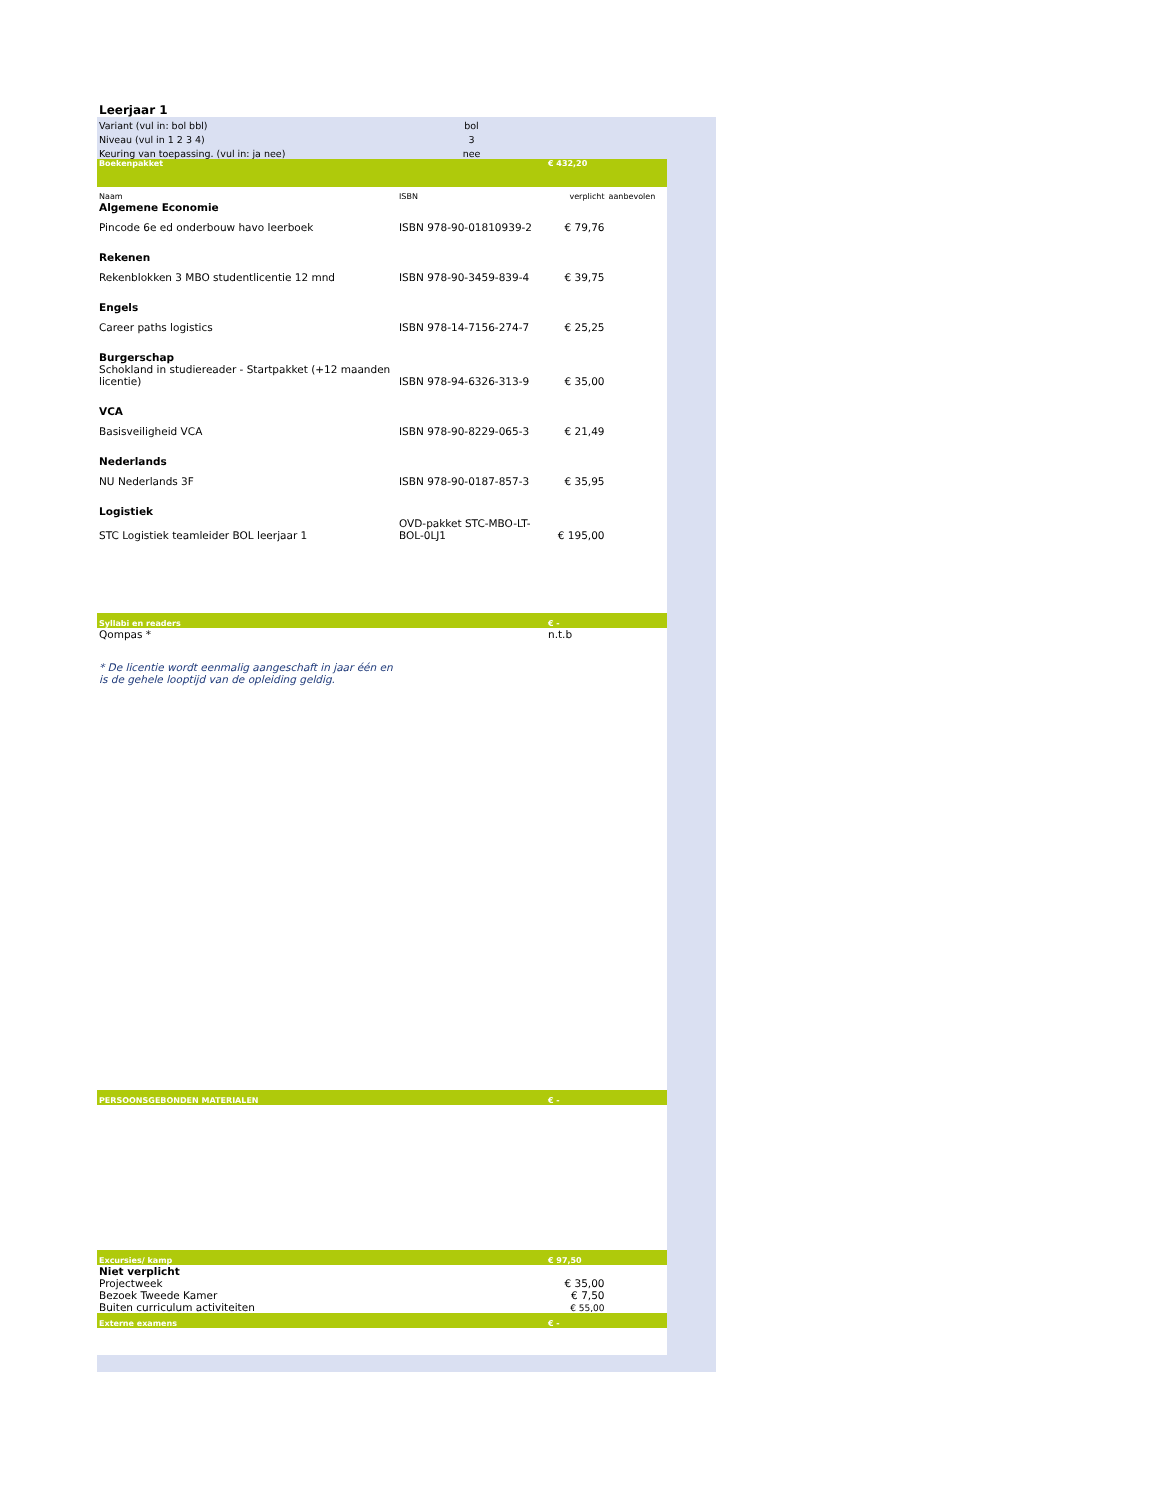Leerjaar 1
| Variant (vul in: bol bbl) | bol | |
| Niveau (vul in 1 2 3 4) | 3 | |
| Keuring van toepassing. (vul in: ja nee) | nee | |
| Boekenpakket | | € 432,20 | |
| Naam | ISBN | verplicht | aanbevolen |
| Algemene Economie | | | |
| Pincode 6e ed onderbouw havo leerboek | ISBN 978-90-01810939-2 | € 79,76 | |
| Rekenen | | | |
| Rekenblokken 3 MBO studentlicentie 12 mnd | ISBN 978-90-3459-839-4 | € 39,75 | |
| Engels | | | |
| Career paths logistics | ISBN 978-14-7156-274-7 | € 25,25 | |
| Burgerschap | | | |
| Schokland in studiereader - Startpakket (+12 maanden licentie) | ISBN 978-94-6326-313-9 | € 35,00 | |
| VCA | | | |
| Basisveiligheid VCA | ISBN 978-90-8229-065-3 | € 21,49 | |
| Nederlands | | | |
| NU Nederlands 3F | ISBN 978-90-0187-857-3 | € 35,95 | |
| Logistiek | | | |
| STC Logistiek teamleider BOL leerjaar 1 | OVD-pakket STC-MBO-LT-BOL-0LJ1 | € 195,00 | |
| Syllabi en readers | | € - | |
| Qompas * | | n.t.b | |
| * De licentie wordt eenmalig aangeschaft in jaar één en is de gehele looptijd van de opleiding geldig. | | | |
| PERSOONSGEBONDEN MATERIALEN | | € - | |
| Excursies/ kamp | | € 97,50 | |
| Niet verplicht | | | |
| Projectweek | | € 35,00 | |
| Bezoek Tweede Kamer | | € 7,50 | |
| Buiten curriculum activiteiten | | € 55,00 | |
| Externe examens | | € - | |